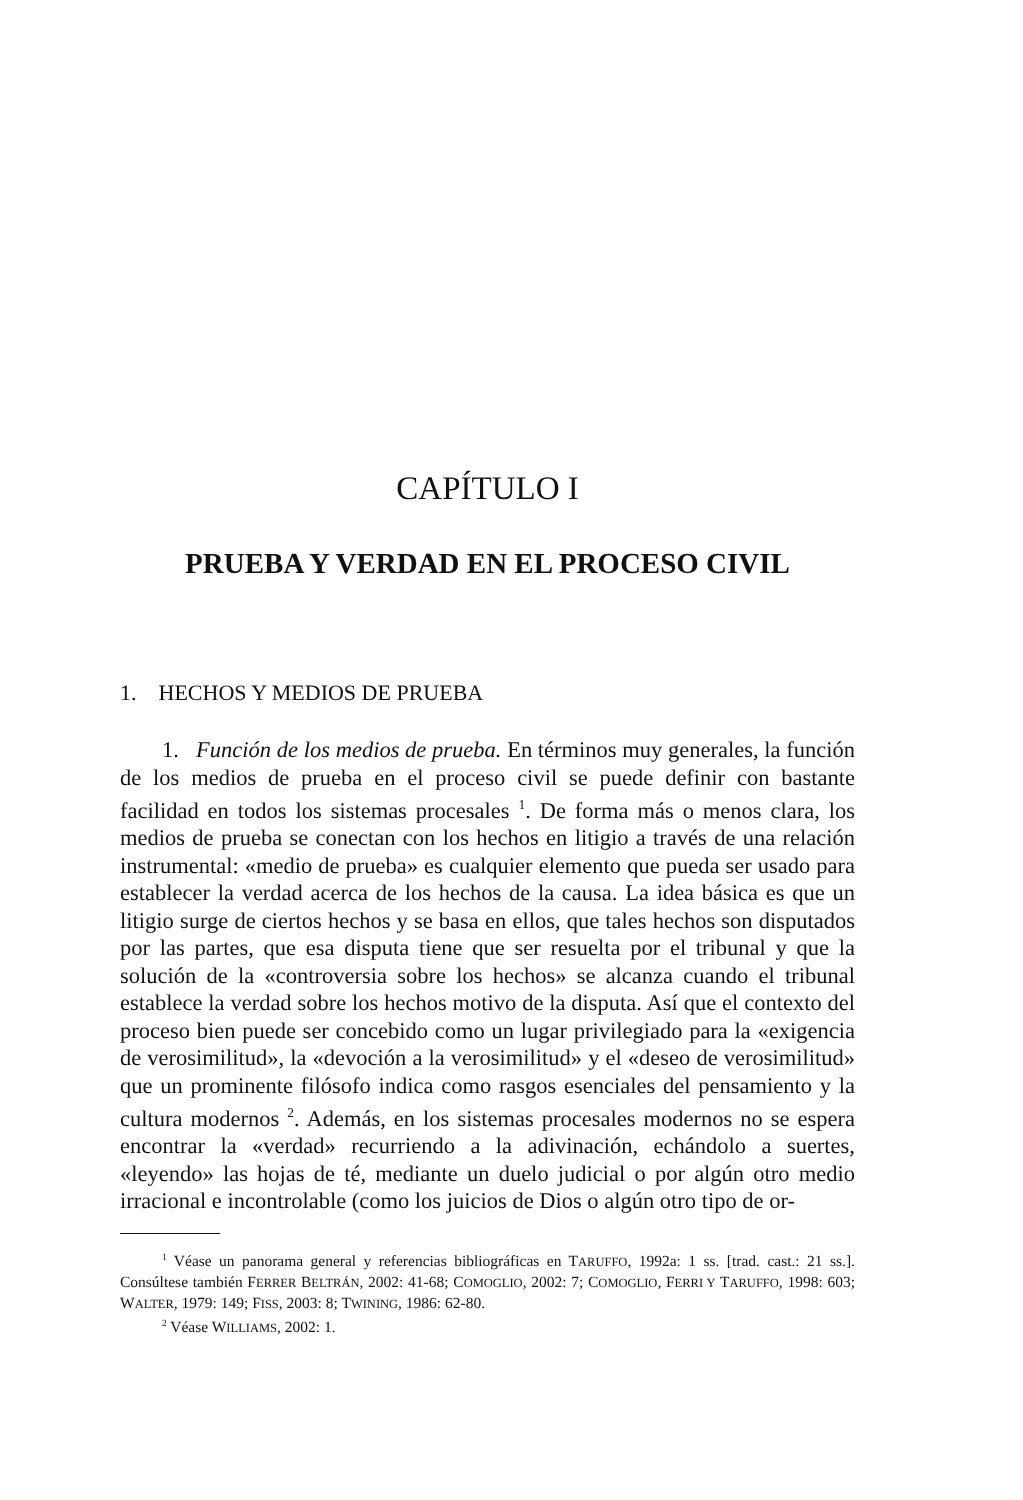CAPÍTULO I
PRUEBA Y VERDAD EN EL PROCESO CIVIL
1. HECHOS Y MEDIOS DE PRUEBA
1. Función de los medios de prueba. En términos muy generales, la función de los medios de prueba en el proceso civil se puede definir con bastante facilidad en todos los sistemas procesales <sup>1</sup>. De forma más o menos clara, los medios de prueba se conectan con los hechos en litigio a través de una relación instrumental: «medio de prueba» es cualquier elemento que pueda ser usado para establecer la verdad acerca de los hechos de la causa. La idea básica es que un litigio surge de ciertos hechos y se basa en ellos, que tales hechos son disputados por las partes, que esa disputa tiene que ser resuelta por el tribunal y que la solución de la «controversia sobre los hechos» se alcanza cuando el tribunal establece la verdad sobre los hechos motivo de la disputa. Así que el contexto del proceso bien puede ser concebido como un lugar privilegiado para la «exigencia de verosimilitud», la «devoción a la verosimilitud» y el «deseo de verosimilitud» que un prominente filósofo indica como rasgos esenciales del pensamiento y la cultura modernos <sup>2</sup>. Además, en los sistemas procesales modernos no se espera encontrar la «verdad» recurriendo a la adivinación, echándolo a suertes, «leyendo» las hojas de té, mediante un duelo judicial o por algún otro medio irracional e incontrolable (como los juicios de Dios o algún otro tipo de or-
<sup>1</sup> Véase un panorama general y referencias bibliográficas en TARUFFO, 1992a: 1 ss. [trad. cast.: 21 ss.]. Consúltese también FERRER BELTRÁN, 2002: 41-68; COMOGLIO, 2002: 7; COMOGLIO, FERRI Y TARUFFO, 1998: 603; WALTER, 1979: 149; FISS, 2003: 8; TWINING, 1986: 62-80.
<sup>2</sup> Véase WILLIAMS, 2002: 1.